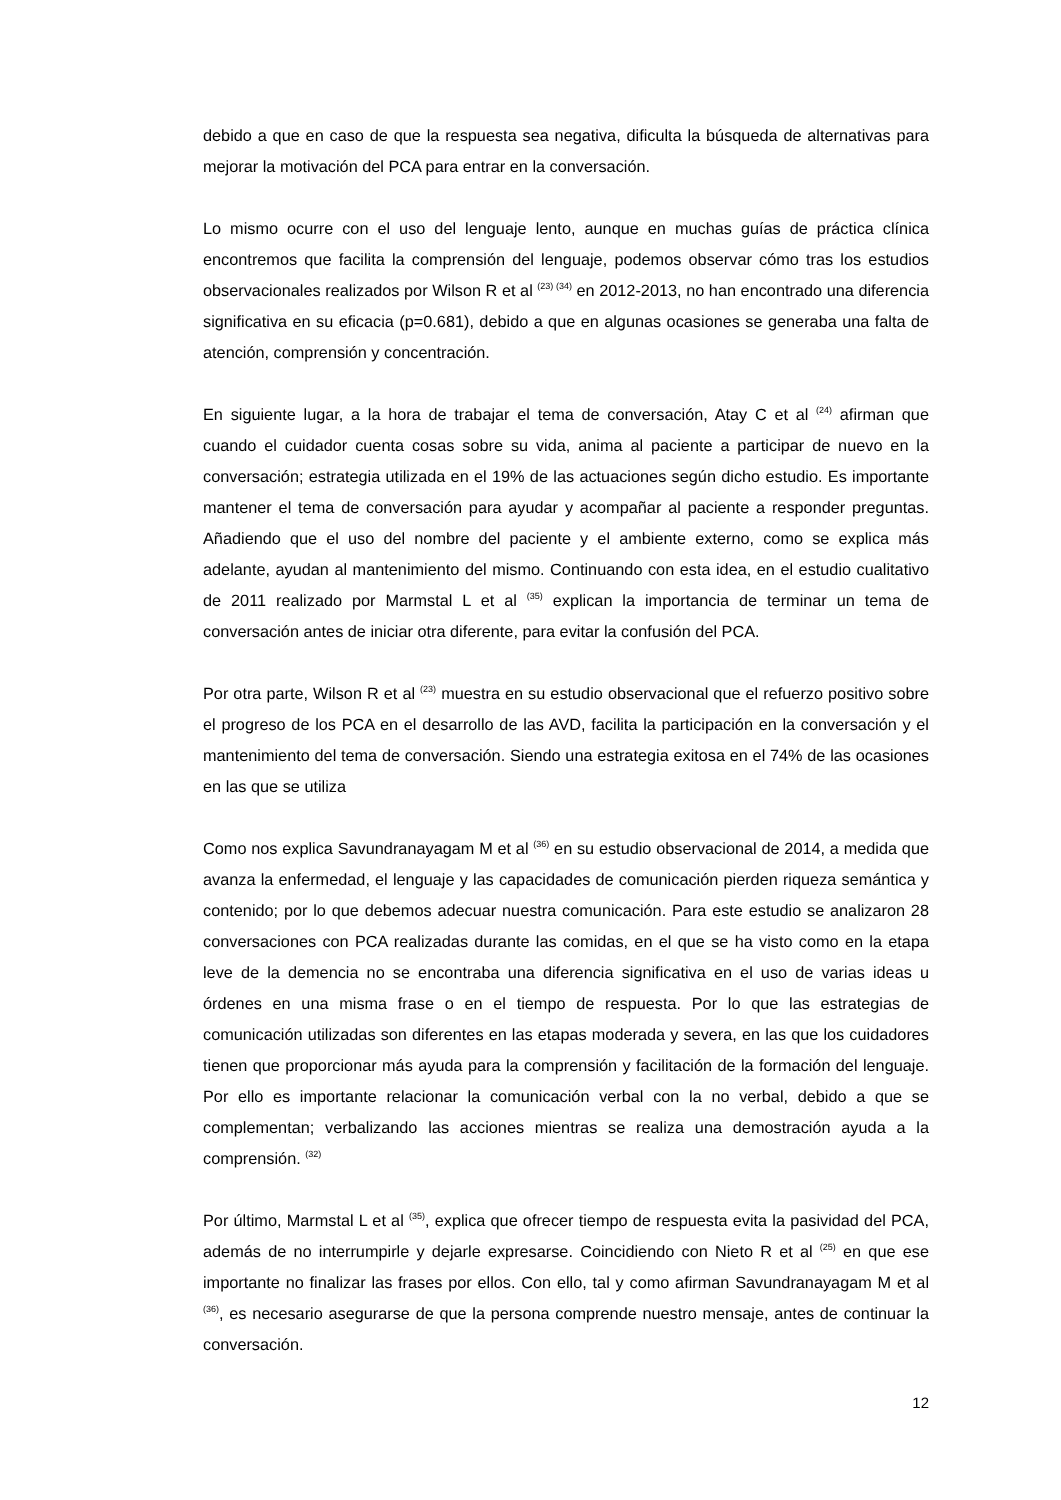debido a que en caso de que la respuesta sea negativa, dificulta la búsqueda de alternativas para mejorar la motivación del PCA para entrar en la conversación.
Lo mismo ocurre con el uso del lenguaje lento, aunque en muchas guías de práctica clínica encontremos que facilita la comprensión del lenguaje, podemos observar cómo tras los estudios observacionales realizados por Wilson R et al <sup>(23) (34)</sup> en 2012-2013, no han encontrado una diferencia significativa en su eficacia (p=0.681), debido a que en algunas ocasiones se generaba una falta de atención, comprensión y concentración.
En siguiente lugar, a la hora de trabajar el tema de conversación, Atay C et al <sup>(24)</sup> afirman que cuando el cuidador cuenta cosas sobre su vida, anima al paciente a participar de nuevo en la conversación; estrategia utilizada en el 19% de las actuaciones según dicho estudio. Es importante mantener el tema de conversación para ayudar y acompañar al paciente a responder preguntas. Añadiendo que el uso del nombre del paciente y el ambiente externo, como se explica más adelante, ayudan al mantenimiento del mismo. Continuando con esta idea, en el estudio cualitativo de 2011 realizado por Marmstal L et al <sup>(35)</sup> explican la importancia de terminar un tema de conversación antes de iniciar otra diferente, para evitar la confusión del PCA.
Por otra parte, Wilson R et al <sup>(23)</sup> muestra en su estudio observacional que el refuerzo positivo sobre el progreso de los PCA en el desarrollo de las AVD, facilita la participación en la conversación y el mantenimiento del tema de conversación. Siendo una estrategia exitosa en el 74% de las ocasiones en las que se utiliza
Como nos explica Savundranayagam M et al <sup>(36)</sup> en su estudio observacional de 2014, a medida que avanza la enfermedad, el lenguaje y las capacidades de comunicación pierden riqueza semántica y contenido; por lo que debemos adecuar nuestra comunicación. Para este estudio se analizaron 28 conversaciones con PCA realizadas durante las comidas, en el que se ha visto como en la etapa leve de la demencia no se encontraba una diferencia significativa en el uso de varias ideas u órdenes en una misma frase o en el tiempo de respuesta. Por lo que las estrategias de comunicación utilizadas son diferentes en las etapas moderada y severa, en las que los cuidadores tienen que proporcionar más ayuda para la comprensión y facilitación de la formación del lenguaje. Por ello es importante relacionar la comunicación verbal con la no verbal, debido a que se complementan; verbalizando las acciones mientras se realiza una demostración ayuda a la comprensión. <sup>(32)</sup>
Por último, Marmstal L et al <sup>(35)</sup>, explica que ofrecer tiempo de respuesta evita la pasividad del PCA, además de no interrumpirle y dejarle expresarse. Coincidiendo con Nieto R et al <sup>(25)</sup> en que ese importante no finalizar las frases por ellos. Con ello, tal y como afirman Savundranayagam M et al <sup>(36)</sup>, es necesario asegurarse de que la persona comprende nuestro mensaje, antes de continuar la conversación.
12